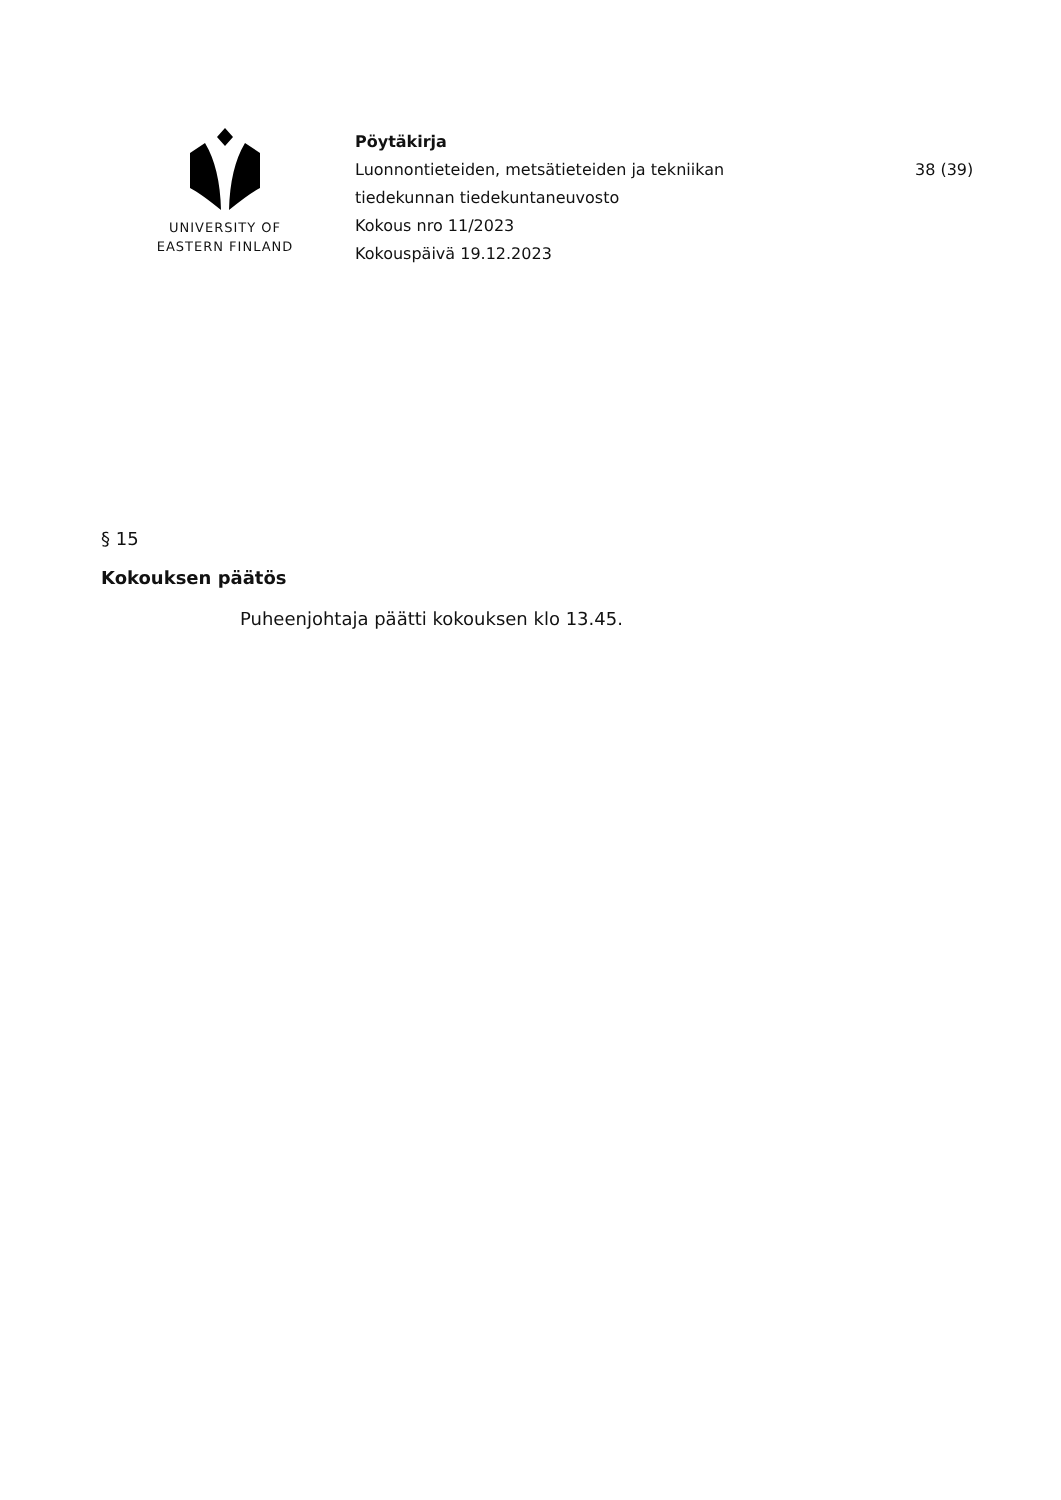UNIVERSITY OF
EASTERN FINLAND
Pöytäkirja
Luonnontieteiden, metsätieteiden ja tekniikan
tiedekunnan tiedekuntaneuvosto
Kokous nro 11/2023
Kokouspäivä 19.12.2023
38 (39)
§ 15
Kokouksen päätös
Puheenjohtaja päätti kokouksen klo 13.45.